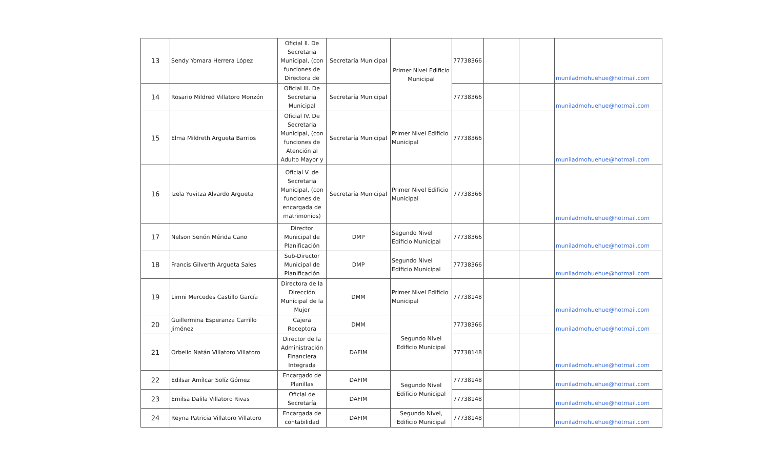| 13 | Sendy Yomara Herrera López | Oficial II. De Secretaria Municipal, (con funciones de Directora de | Secretaría Municipal | Primer Nivel Edificio Municipal | 77738366 | | | muniladmohuehue@hotmail.com |
| 14 | Rosario Mildred Villatoro Monzón | Oficial III. De Secretaria Municipal | Secretaría Municipal | | 77738366 | | | muniladmohuehue@hotmail.com |
| 15 | Elma Mildreth Argueta Barrios | Oficial IV. De Secretaria Municipal, (con funciones de Atención al Adulto Mayor y | Secretaría Municipal | Primer Nivel Edificio Municipal | 77738366 | | | muniladmohuehue@hotmail.com |
| 16 | Izela Yuvitza Alvardo Argueta | Oficial V. de Secretaria Municipal, (con funciones de encargada de matrimonios) | Secretaría Municipal | Primer Nivel Edificio Municipal | 77738366 | | | muniladmohuehue@hotmail.com |
| 17 | Nelson Senón Mérida Cano | Director Municipal de Planificación | DMP | Segundo Nivel Edificio Municipal | 77738366 | | | muniladmohuehue@hotmail.com |
| 18 | Francis Gilverth Argueta Sales | Sub-Director Municipal de Planificación | DMP | Segundo Nivel Edificio Municipal | 77738366 | | | muniladmohuehue@hotmail.com |
| 19 | Limni Mercedes Castillo García | Directora de la Dirección Municipal de la Mujer | DMM | Primer Nivel Edificio Municipal | 77738148 | | | muniladmohuehue@hotmail.com |
| 20 | Guillermina Esperanza Carrillo Jiménez | Cajera Receptora | DMM | Segundo Nivel Edificio Municipal | 77738366 | | | muniladmohuehue@hotmail.com |
| 21 | Orbelio Natán Villatoro Villatoro | Director de la Administración Financiera Integrada | DAFIM | | 77738148 | | | muniladmohuehue@hotmail.com |
| 22 | Edilsar Amílcar Solíz Gómez | Encargado de Planillas | DAFIM | Segundo Nivel Edificio Municipal | 77738148 | | | muniladmohuehue@hotmail.com |
| 23 | Emilsa Dalila Villatoro Rivas | Oficial de Secretaría | DAFIM | | 77738148 | | | muniladmohuehue@hotmail.com |
| 24 | Reyna Patricia Villatoro Villatoro | Encargada de contabilidad | DAFIM | Segundo Nivel, Edificio Municipal | 77738148 | | | muniladmohuehue@hotmail.com |